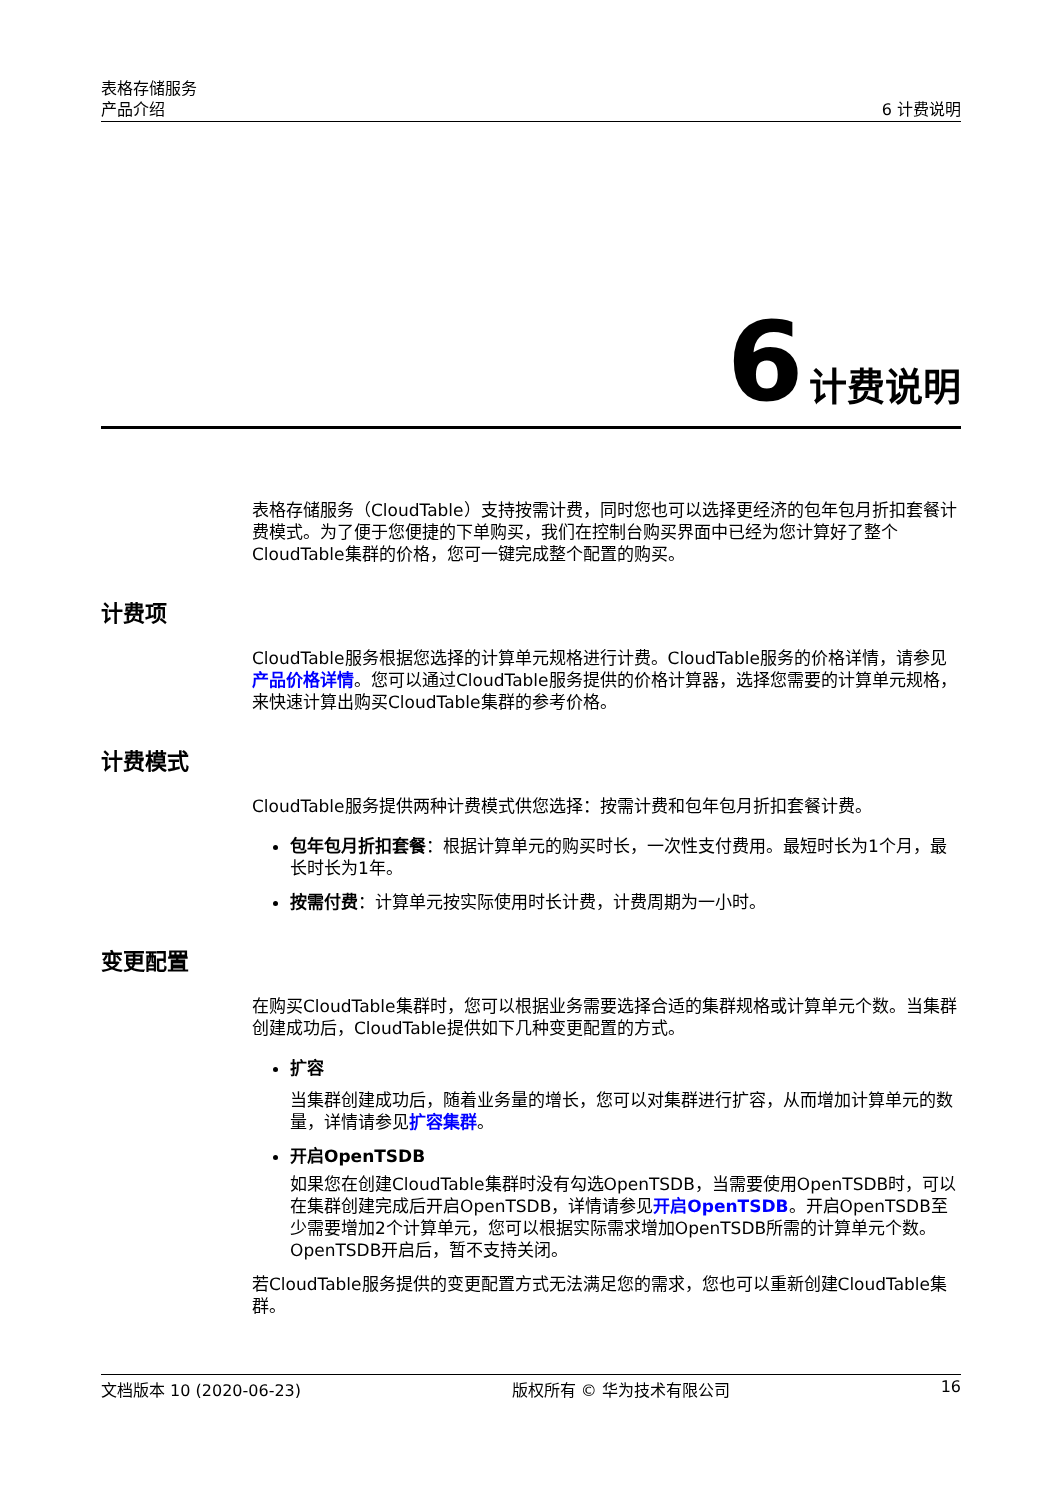表格存储服务
产品介绍
6 计费说明
6 计费说明
表格存储服务（CloudTable）支持按需计费，同时您也可以选择更经济的包年包月折扣套餐计费模式。为了便于您便捷的下单购买，我们在控制台购买界面中已经为您计算好了整个CloudTable集群的价格，您可一键完成整个配置的购买。
计费项
CloudTable服务根据您选择的计算单元规格进行计费。CloudTable服务的价格详情，请参见产品价格详情。您可以通过CloudTable服务提供的价格计算器，选择您需要的计算单元规格，来快速计算出购买CloudTable集群的参考价格。
计费模式
CloudTable服务提供两种计费模式供您选择：按需计费和包年包月折扣套餐计费。
包年包月折扣套餐：根据计算单元的购买时长，一次性支付费用。最短时长为1个月，最长时长为1年。
按需付费：计算单元按实际使用时长计费，计费周期为一小时。
变更配置
在购买CloudTable集群时，您可以根据业务需要选择合适的集群规格或计算单元个数。当集群创建成功后，CloudTable提供如下几种变更配置的方式。
扩容
当集群创建成功后，随着业务量的增长，您可以对集群进行扩容，从而增加计算单元的数量，详情请参见扩容集群。
开启OpenTSDB
如果您在创建CloudTable集群时没有勾选OpenTSDB，当需要使用OpenTSDB时，可以在集群创建完成后开启OpenTSDB，详情请参见开启OpenTSDB。开启OpenTSDB至少需要增加2个计算单元，您可以根据实际需求增加OpenTSDB所需的计算单元个数。OpenTSDB开启后，暂不支持关闭。
若CloudTable服务提供的变更配置方式无法满足您的需求，您也可以重新创建CloudTable集群。
文档版本 10 (2020-06-23) 版权所有 © 华为技术有限公司 16